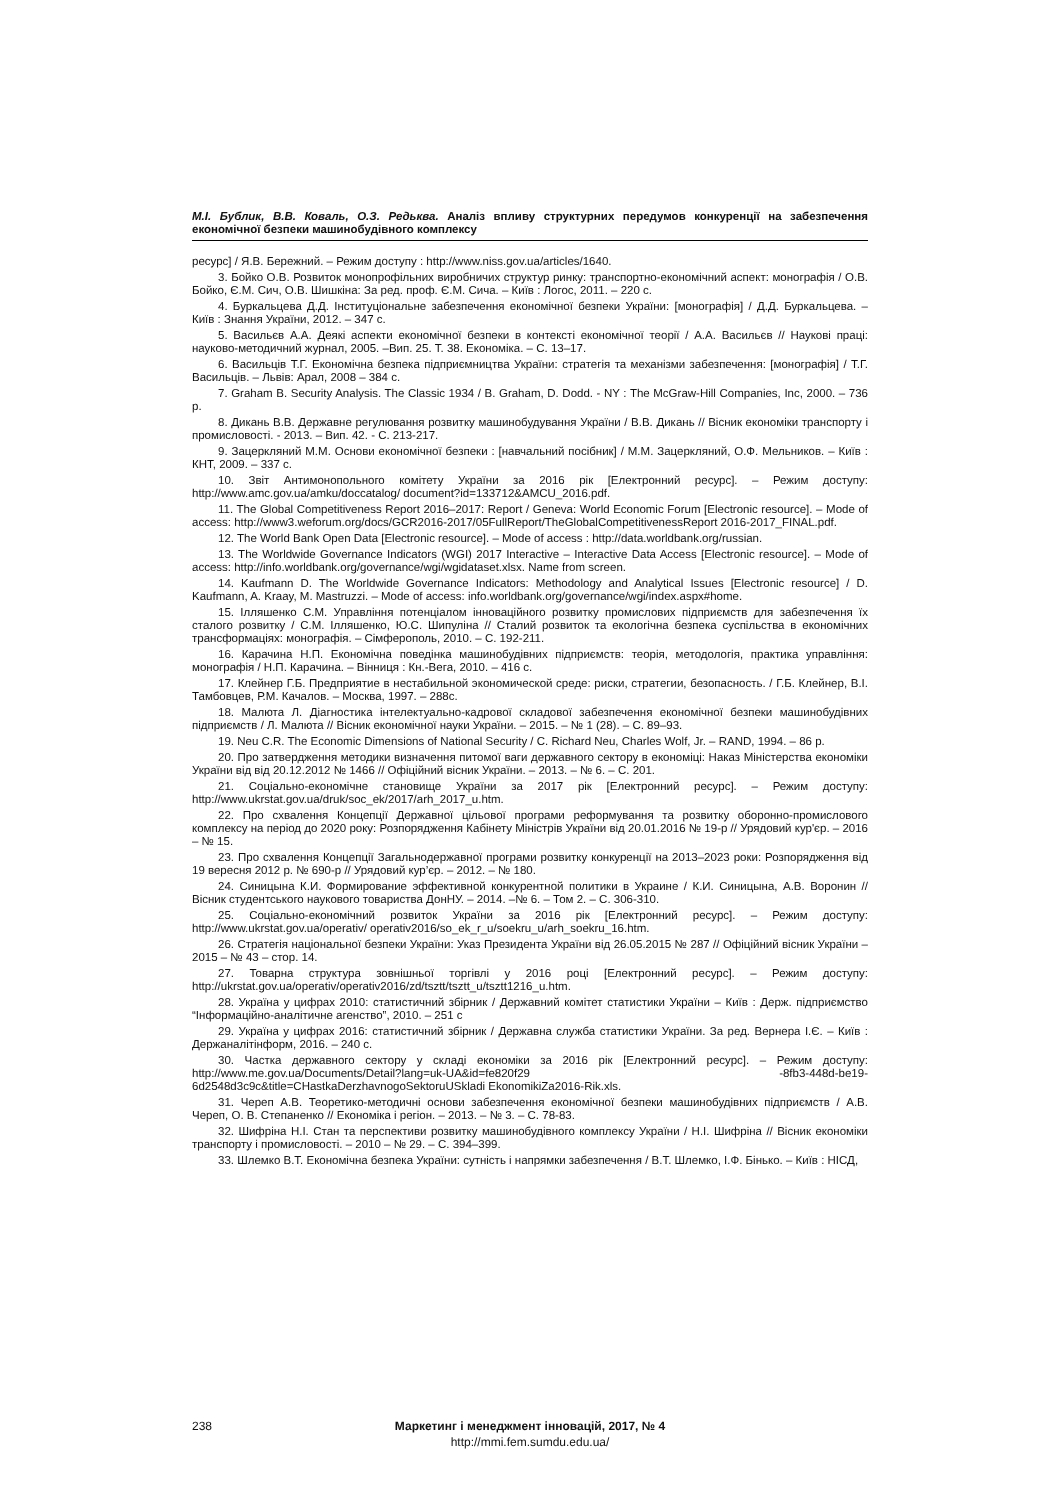М.І. Бублик, В.В. Коваль, О.З. Редьква. Аналіз впливу структурних передумов конкуренції на забезпечення економічної безпеки машинобудівного комплексу
ресурс] / Я.В. Бережний. – Режим доступу : http://www.niss.gov.ua/articles/1640.
3. Бойко О.В. Розвиток монопрофільних виробничих структур ринку: транспортно-економічний аспект: монографія / О.В. Бойко, Є.М. Сич, О.В. Шишкіна: За ред. проф. Є.М. Сича. – Київ : Логос, 2011. – 220 с.
4. Буркальцева Д.Д. Інституціональне забезпечення економічної безпеки України: [монографія] / Д.Д. Буркальцева. – Київ : Знання України, 2012. – 347 с.
5. Васильєв А.А. Деякі аспекти економічної безпеки в контексті економічної теорії / А.А. Васильєв // Наукові праці: науково-методичний журнал, 2005. –Вип. 25. Т. 38. Економіка. – С. 13–17.
6. Васильців Т.Г. Економічна безпека підприємництва України: стратегія та механізми забезпечення: [монографія] / Т.Г. Васильців. – Львів: Арал, 2008 – 384 с.
7. Graham B. Security Analysis. The Classic 1934 / B. Graham, D. Dodd. - NY : The McGraw-Hill Companies, Inc, 2000. – 736 p.
8. Дикань В.В. Державне регулювання розвитку машинобудування України / В.В. Дикань // Вісник економіки транспорту і промисловості. - 2013. – Вип. 42. - С. 213-217.
9. Зацеркляний М.М. Основи економічної безпеки : [навчальний посібник] / М.М. Зацеркляний, О.Ф. Мельников. – Київ : КНТ, 2009. – 337 с.
10. Звіт Антимонопольного комітету України за 2016 рік [Електронний ресурс]. – Режим доступу: http://www.amc.gov.ua/amku/doccatalog/ document?id=133712&AMCU_2016.pdf.
11. The Global Competitiveness Report 2016–2017: Report / Geneva: World Economic Forum [Electronic resource]. – Mode of access: http://www3.weforum.org/docs/GCR2016-2017/05FullReport/TheGlobalCompetitivenessReport 2016-2017_FINAL.pdf.
12. The World Bank Open Data [Electronic resource]. – Mode of access : http://data.worldbank.org/russian.
13. The Worldwide Governance Indicators (WGI) 2017 Interactive – Interactive Data Access [Electronic resource]. – Mode of access: http://info.worldbank.org/governance/wgi/wgidataset.xlsx. Name from screen.
14. Kaufmann D. The Worldwide Governance Indicators: Methodology and Analytical Issues [Electronic resource] / D. Kaufmann, A. Kraay, M. Mastruzzi. – Mode of access: info.worldbank.org/governance/wgi/index.aspx#home.
15. Ілляшенко С.М. Управління потенціалом інноваційного розвитку промислових підприємств для забезпечення їх сталого розвитку / С.М. Ілляшенко, Ю.С. Шипуліна // Сталий розвиток та екологічна безпека суспільства в економічних трансформаціях: монографія. – Сімферополь, 2010. – С. 192-211.
16. Карачина Н.П. Економічна поведінка машинобудівних підприємств: теорія, методологія, практика управління: монографія / Н.П. Карачина. – Вінниця : Кн.-Вега, 2010. – 416 с.
17. Клейнер Г.Б. Предприятие в нестабильной экономической среде: риски, стратегии, безопасность. / Г.Б. Клейнер, В.І. Тамбовцев, Р.М. Качалов. – Москва, 1997. – 288с.
18. Малюта Л. Діагностика інтелектуально-кадрової складової забезпечення економічної безпеки машинобудівних підприємств / Л. Малюта // Вісник економічної науки України. – 2015. – № 1 (28). – С. 89–93.
19. Neu C.R. The Economic Dimensions of National Security / C. Richard Neu, Charles Wolf, Jr. – RAND, 1994. – 86 p.
20. Про затвердження методики визначення питомої ваги державного сектору в економіці: Наказ Міністерства економіки України від від 20.12.2012 № 1466 // Офіційний вісник України. – 2013. – № 6. – С. 201.
21. Соціально-економічне становище України за 2017 рік [Електронний ресурс]. – Режим доступу: http://www.ukrstat.gov.ua/druk/soc_ek/2017/arh_2017_u.htm.
22. Про схвалення Концепції Державної цільової програми реформування та розвитку оборонно-промислового комплексу на період до 2020 року: Розпорядження Кабінету Міністрів України від 20.01.2016 № 19-р // Урядовий кур'єр. – 2016 – № 15.
23. Про схвалення Концепції Загальнодержавної програми розвитку конкуренції на 2013–2023 роки: Розпорядження від 19 вересня 2012 р. № 690-р // Урядовий кур’єр. – 2012. – № 180.
24. Синицына К.И. Формирование эффективной конкурентной политики в Украине / К.И. Синицына, А.В. Воронин // Вісник студентського наукового товариства ДонНУ. – 2014. –№ 6. – Том 2. – С. 306-310.
25. Соціально-економічний розвиток України за 2016 рік [Електронний ресурс]. – Режим доступу: http://www.ukrstat.gov.ua/operativ/ operativ2016/so_ek_r_u/soekru_u/arh_soekru_16.htm.
26. Стратегія національної безпеки України: Указ Президента України від 26.05.2015 № 287 // Офіційний вісник України – 2015 – № 43 – стор. 14.
27. Товарна структура зовнішньої торгівлі у 2016 році [Електронний ресурс]. – Режим доступу: http://ukrstat.gov.ua/operativ/operativ2016/zd/tsztt/tsztt_u/tsztt1216_u.htm.
28. Україна у цифрах 2010: статистичний збірник / Державний комітет статистики України – Київ : Держ. підприємство “Інформаційно-аналітичне агенство”, 2010. – 251 с
29. Україна у цифрах 2016: статистичний збірник / Державна служба статистики України. За ред. Вернера І.Є. – Київ : Держаналітінформ, 2016. – 240 с.
30. Частка державного сектору у складі економіки за 2016 рік [Електронний ресурс]. – Режим доступу: http://www.me.gov.ua/Documents/Detail?lang=uk-UA&id=fe820f29 -8fb3-448d-be19-6d2548d3c9c&title=CHastkaDerzhavnogoSektoruUSkladi EkonomikiZa2016-Rik.xls.
31. Череп А.В. Теоретико-методичні основи забезпечення економічної безпеки машинобудівних підприємств / А.В. Череп, О. В. Степаненко // Економіка і регіон. – 2013. – № 3. – С. 78-83.
32. Шифріна Н.І. Стан та перспективи розвитку машинобудівного комплексу України / Н.І. Шифріна // Вісник економіки транспорту і промисловості. – 2010 – № 29. – С. 394–399.
33. Шлемко В.Т. Економічна безпека України: сутність і напрямки забезпечення / В.Т. Шлемко, І.Ф. Бінько. – Київ : НІСД,
238 Маркетинг і менеджмент інновацій, 2017, № 4
http://mmi.fem.sumdu.edu.ua/